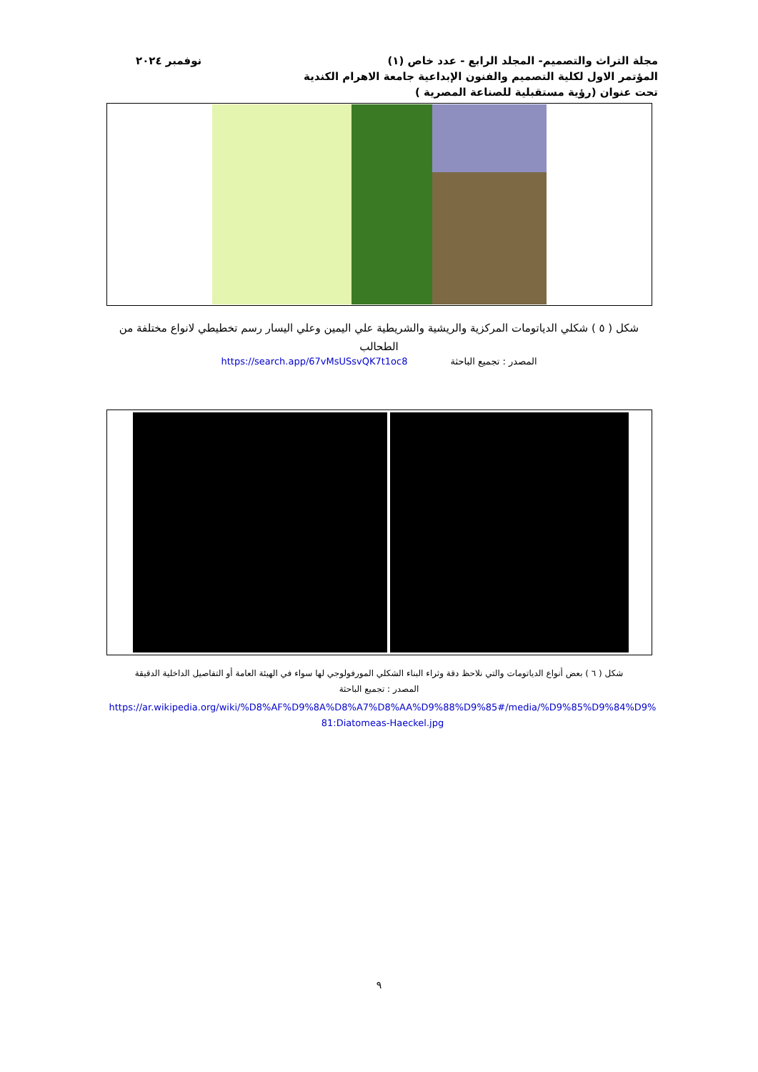مجلة التراث والتصميم- المجلد الرابع - عدد خاص (١)
المؤتمر الاول لكلية التصميم والفنون الإبداعية جامعة الاهرام الكندية
تحت عنوان (رؤية مستقبلية للصناعة المصرية )
نوفمبر ٢٠٢٤
شكل ( ٥ ) شكلي الدياتومات المركزية والريشية والشريطية علي اليمين وعلي اليسار رسم تخطيطي لانواع مختلفة من الطحالب
المصدر : تجميع الباحثة https://search.app/67vMsUSsvQK7t1oc8
شكل ( ٦ ) بعض أنواع الدياتومات والتي نلاحظ دقة وثراء البناء الشكلي المورفولوجي لها سواء في الهيئة العامة أو التفاصيل الداخلية الدقيقة
المصدر : تجميع الباحثة
https://ar.wikipedia.org/wiki/%D8%AF%D9%8A%D8%A7%D8%AA%D9%88%D9%85#/media/%D9%85%D9%84%D9%81:Diatomeas-Haeckel.jpg
٩